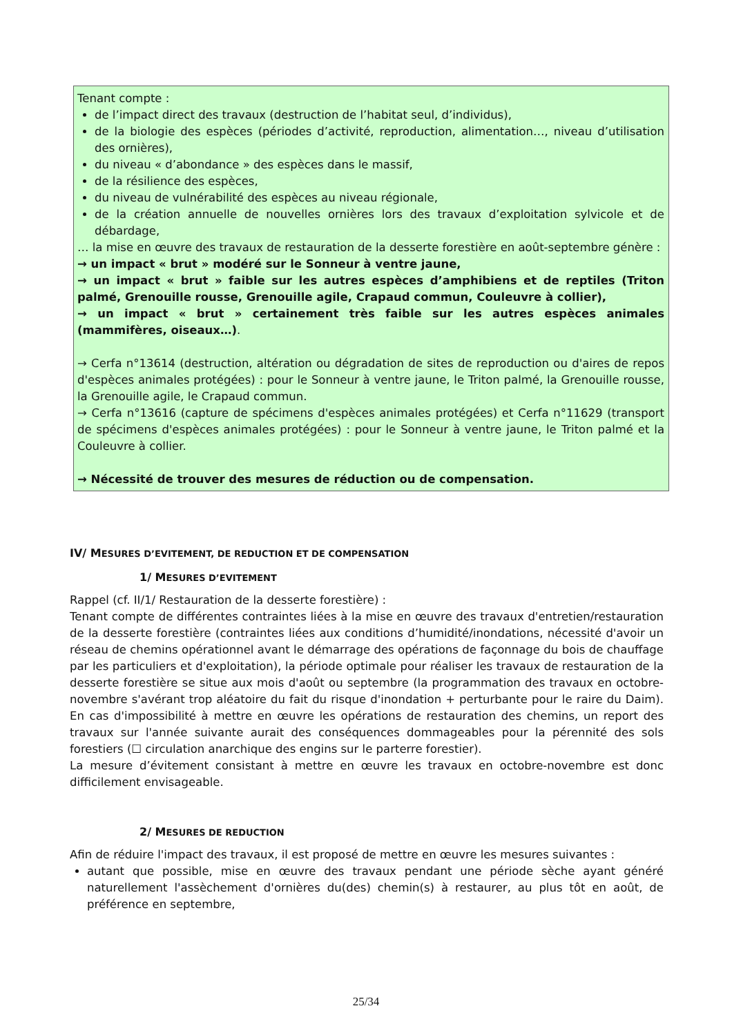Tenant compte :
de l’impact direct des travaux (destruction de l’habitat seul, d’individus),
de la biologie des espèces (périodes d’activité, reproduction, alimentation…, niveau d’utilisation des ornières),
du niveau « d’abondance » des espèces dans le massif,
de la résilience des espèces,
du niveau de vulnérabilité des espèces au niveau régionale,
de la création annuelle de nouvelles ornières lors des travaux d’exploitation sylvicole et de débardage,
… la mise en œuvre des travaux de restauration de la desserte forestière en août-septembre génère :
→ un impact « brut » modéré sur le Sonneur à ventre jaune,
→ un impact « brut » faible sur les autres espèces d’amphibiens et de reptiles (Triton palmé, Grenouille rousse, Grenouille agile, Crapaud commun, Couleuvre à collier),
→ un impact « brut » certainement très faible sur les autres espèces animales (mammifères, oiseaux…).
→ Cerfa n°13614 (destruction, altération ou dégradation de sites de reproduction ou d'aires de repos d'espèces animales protégées) : pour le Sonneur à ventre jaune, le Triton palmé, la Grenouille rousse, la Grenouille agile, le Crapaud commun.
→ Cerfa n°13616 (capture de spécimens d'espèces animales protégées) et Cerfa n°11629 (transport de spécimens d'espèces animales protégées) : pour le Sonneur à ventre jaune, le Triton palmé et la Couleuvre à collier.
→ Nécessité de trouver des mesures de réduction ou de compensation.
IV/ MESURES D’EVITEMENT, DE REDUCTION ET DE COMPENSATION
1/ MESURES D’EVITEMENT
Rappel (cf. II/1/ Restauration de la desserte forestière) :
Tenant compte de différentes contraintes liées à la mise en œuvre des travaux d'entretien/restauration de la desserte forestière (contraintes liées aux conditions d’humidité/inondations, nécessité d'avoir un réseau de chemins opérationnel avant le démarrage des opérations de façonnage du bois de chauffage par les particuliers et d'exploitation), la période optimale pour réaliser les travaux de restauration de la desserte forestière se situe aux mois d'août ou septembre (la programmation des travaux en octobre-novembre s'avérant trop aléatoire du fait du risque d'inondation + perturbante pour le raire du Daim). En cas d'impossibilité à mettre en œuvre les opérations de restauration des chemins, un report des travaux sur l'année suivante aurait des conséquences dommageables pour la pérennité des sols forestiers (☐ circulation anarchique des engins sur le parterre forestier).
La mesure d’évitement consistant à mettre en œuvre les travaux en octobre-novembre est donc difficilement envisageable.
2/ MESURES DE REDUCTION
Afin de réduire l'impact des travaux, il est proposé de mettre en œuvre les mesures suivantes :
autant que possible, mise en œuvre des travaux pendant une période sèche ayant généré naturellement l'assèchement d'ornières du(des) chemin(s) à restaurer, au plus tôt en août, de préférence en septembre,
25/34